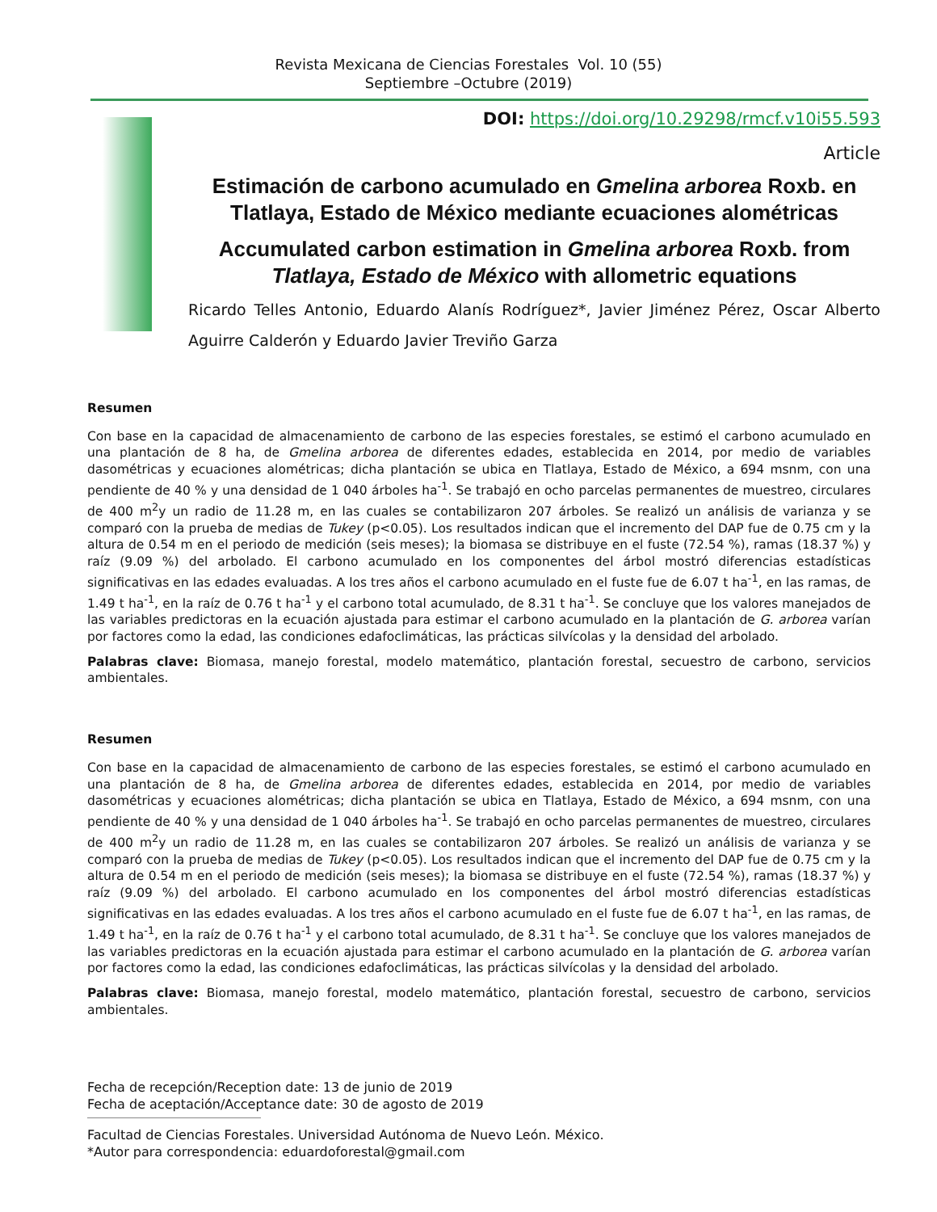Revista Mexicana de Ciencias Forestales Vol. 10 (55)
Septiembre –Octubre (2019)
DOI: https://doi.org/10.29298/rmcf.v10i55.593
Article
Estimación de carbono acumulado en Gmelina arborea Roxb. en Tlatlaya, Estado de México mediante ecuaciones alométricas
Accumulated carbon estimation in Gmelina arborea Roxb. from Tlatlaya, Estado de México with allometric equations
Ricardo Telles Antonio, Eduardo Alanís Rodríguez*, Javier Jiménez Pérez, Oscar Alberto Aguirre Calderón y Eduardo Javier Treviño Garza
Resumen
Con base en la capacidad de almacenamiento de carbono de las especies forestales, se estimó el carbono acumulado en una plantación de 8 ha, de Gmelina arborea de diferentes edades, establecida en 2014, por medio de variables dasométricas y ecuaciones alométricas; dicha plantación se ubica en Tlatlaya, Estado de México, a 694 msnm, con una pendiente de 40 % y una densidad de 1 040 árboles ha<sup>-1</sup>. Se trabajó en ocho parcelas permanentes de muestreo, circulares de 400 m<sup>2</sup>y un radio de 11.28 m, en las cuales se contabilizaron 207 árboles. Se realizó un análisis de varianza y se comparó con la prueba de medias de Tukey (p<0.05). Los resultados indican que el incremento del DAP fue de 0.75 cm y la altura de 0.54 m en el periodo de medición (seis meses); la biomasa se distribuye en el fuste (72.54 %), ramas (18.37 %) y raíz (9.09 %) del arbolado. El carbono acumulado en los componentes del árbol mostró diferencias estadísticas significativas en las edades evaluadas. A los tres años el carbono acumulado en el fuste fue de 6.07 t ha<sup>-1</sup>, en las ramas, de 1.49 t ha<sup>-1</sup>, en la raíz de 0.76 t ha<sup>-1</sup> y el carbono total acumulado, de 8.31 t ha<sup>-1</sup>. Se concluye que los valores manejados de las variables predictoras en la ecuación ajustada para estimar el carbono acumulado en la plantación de G. arborea varían por factores como la edad, las condiciones edafoclimáticas, las prácticas silvícolas y la densidad del arbolado.
Palabras clave: Biomasa, manejo forestal, modelo matemático, plantación forestal, secuestro de carbono, servicios ambientales.
Resumen
Con base en la capacidad de almacenamiento de carbono de las especies forestales, se estimó el carbono acumulado en una plantación de 8 ha, de Gmelina arborea de diferentes edades, establecida en 2014, por medio de variables dasométricas y ecuaciones alométricas; dicha plantación se ubica en Tlatlaya, Estado de México, a 694 msnm, con una pendiente de 40 % y una densidad de 1 040 árboles ha<sup>-1</sup>. Se trabajó en ocho parcelas permanentes de muestreo, circulares de 400 m<sup>2</sup>y un radio de 11.28 m, en las cuales se contabilizaron 207 árboles. Se realizó un análisis de varianza y se comparó con la prueba de medias de Tukey (p<0.05). Los resultados indican que el incremento del DAP fue de 0.75 cm y la altura de 0.54 m en el periodo de medición (seis meses); la biomasa se distribuye en el fuste (72.54 %), ramas (18.37 %) y raíz (9.09 %) del arbolado. El carbono acumulado en los componentes del árbol mostró diferencias estadísticas significativas en las edades evaluadas. A los tres años el carbono acumulado en el fuste fue de 6.07 t ha<sup>-1</sup>, en las ramas, de 1.49 t ha<sup>-1</sup>, en la raíz de 0.76 t ha<sup>-1</sup> y el carbono total acumulado, de 8.31 t ha<sup>-1</sup>. Se concluye que los valores manejados de las variables predictoras en la ecuación ajustada para estimar el carbono acumulado en la plantación de G. arborea varían por factores como la edad, las condiciones edafoclimáticas, las prácticas silvícolas y la densidad del arbolado.
Palabras clave: Biomasa, manejo forestal, modelo matemático, plantación forestal, secuestro de carbono, servicios ambientales.
Fecha de recepción/Reception date: 13 de junio de 2019
Fecha de aceptación/Acceptance date: 30 de agosto de 2019
Facultad de Ciencias Forestales. Universidad Autónoma de Nuevo León. México.
*Autor para correspondencia: eduardoforestal@gmail.com